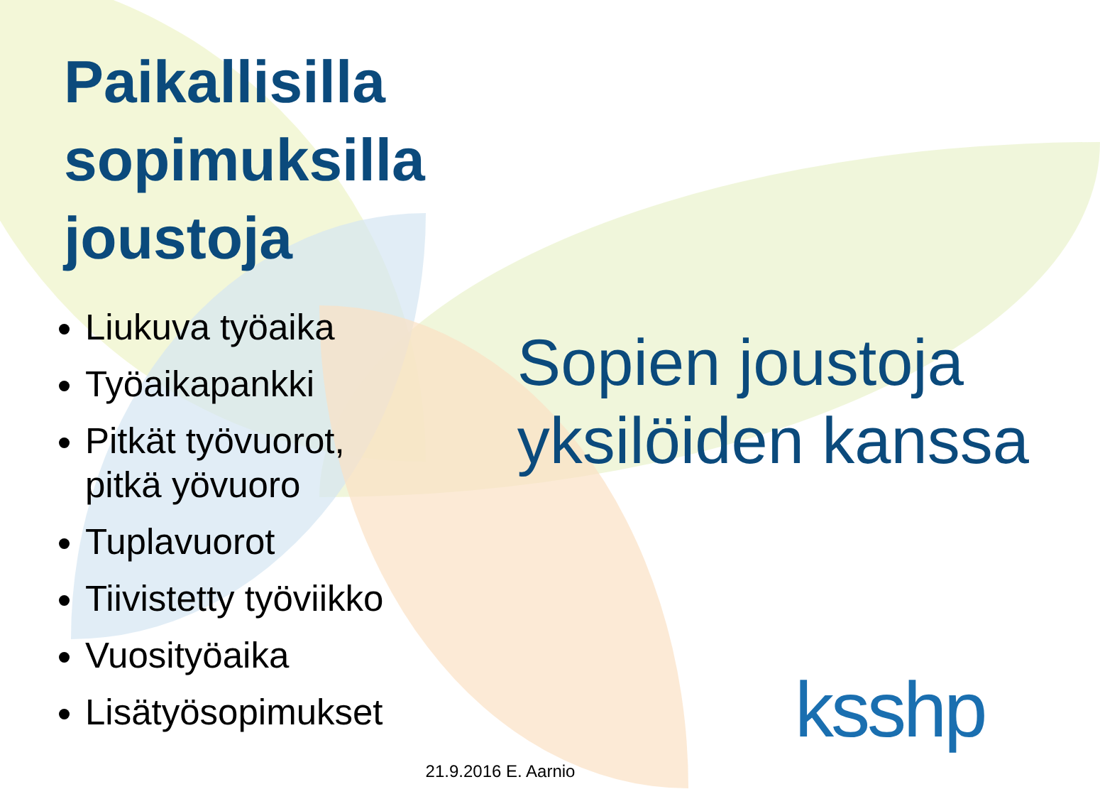Paikallisilla sopimuksilla joustoja
Liukuva työaika
Työaikapankki
Pitkät työvuorot, pitkä yövuoro
Tuplavuorot
Tiivistetty työviikko
Vuosityöaika
Lisätyösopimukset
Sopien joustoja yksilöiden kanssa
21.9.2016 E. Aarnio
ksshp